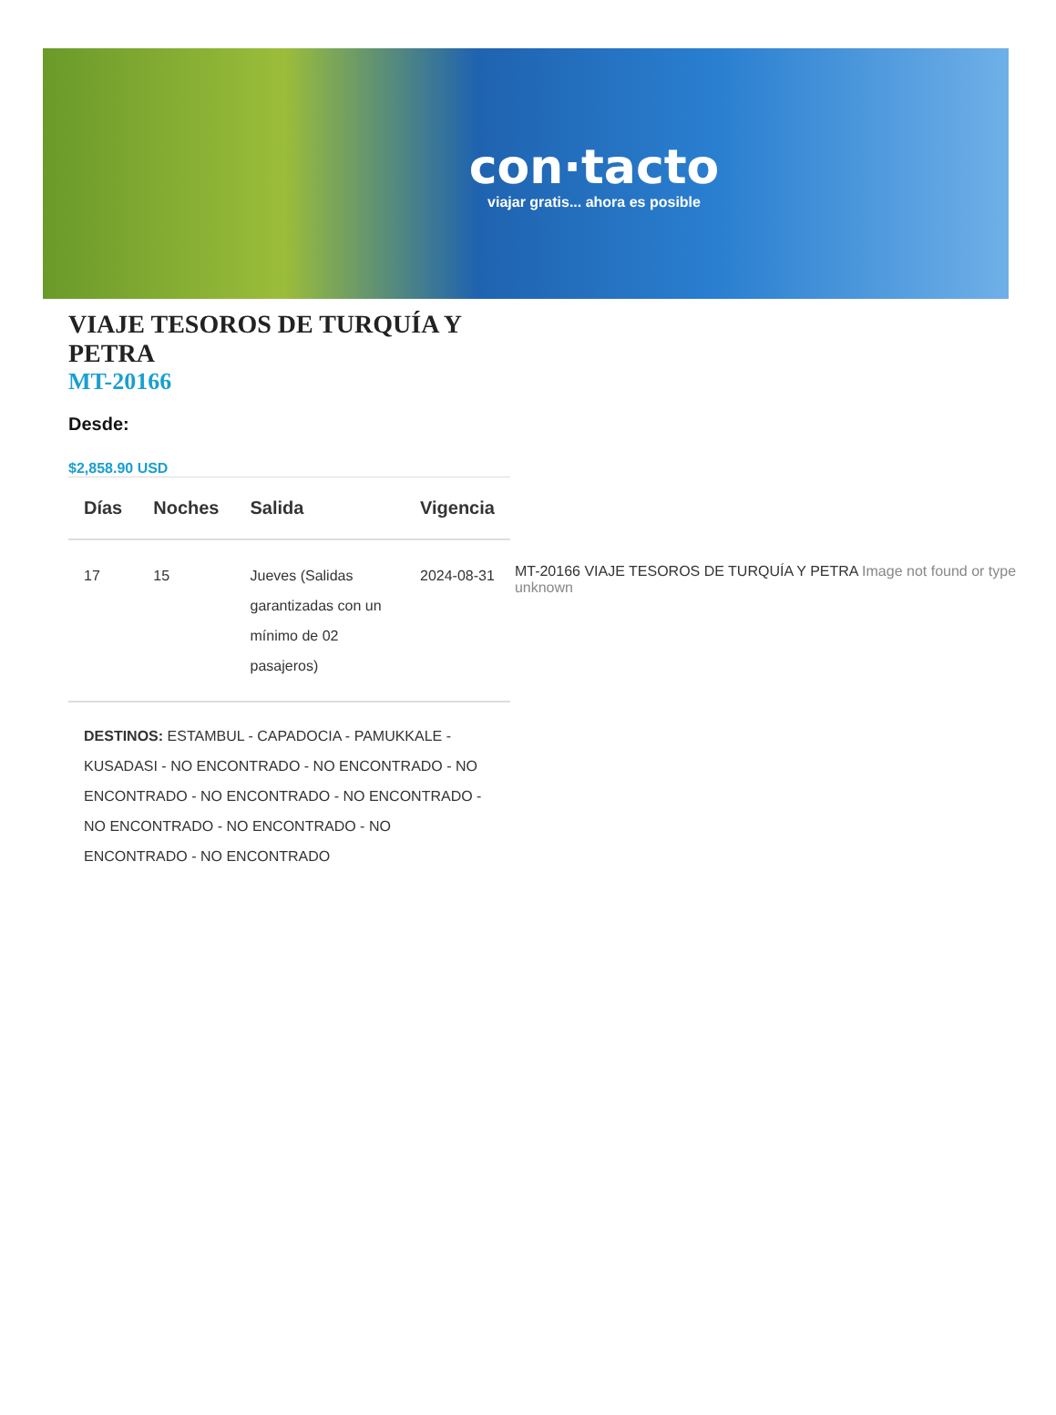con·tacto
viajar gratis... ahora es posible
VIAJE TESOROS DE TURQUÍA Y PETRA
MT-20166
Desde:
$2,858.90 USD
| Días | Noches | Salida | Vigencia |
| --- | --- | --- | --- |
| 17 | 15 | Jueves (Salidas garantizadas con un mínimo de 02 pasajeros) | 2024-08-31 |
DESTINOS: ESTAMBUL - CAPADOCIA - PAMUKKALE - KUSADASI - NO ENCONTRADO - NO ENCONTRADO - NO ENCONTRADO - NO ENCONTRADO - NO ENCONTRADO - NO ENCONTRADO - NO ENCONTRADO - NO ENCONTRADO - NO ENCONTRADO
MT-20166 VIAJE TESOROS DE TURQUÍA Y PETRA Image not found or type unknown